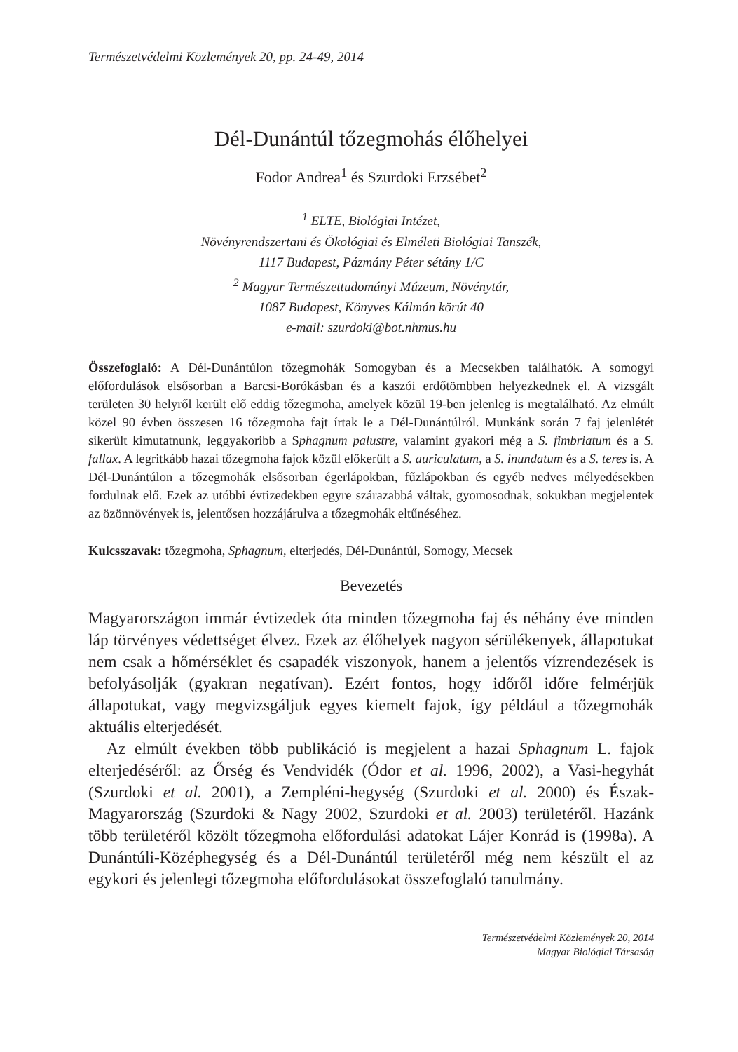Természetvédelmi Közlemények 20, pp. 24-49, 2014
Dél-Dunántúl tőzegmohás élőhelyei
Fodor Andrea<sup>1</sup> és Szurdoki Erzsébet<sup>2</sup>
<sup>1</sup> ELTE, Biológiai Intézet,
Növényrendszertani és Ökológiai és Elméleti Biológiai Tanszék,
1117 Budapest, Pázmány Péter sétány 1/C
<sup>2</sup> Magyar Természettudományi Múzeum, Növénytár,
1087 Budapest, Könyves Kálmán körút 40
e-mail: szurdoki@bot.nhmus.hu
Összefoglaló: A Dél-Dunántúlon tőzegmohák Somogyban és a Mecsekben találhatók. A somogyi előfordulások elsősorban a Barcsi-Borókásban és a kaszói erdőtömbben helyezkednek el. A vizsgált területen 30 helyről került elő eddig tőzegmoha, amelyek közül 19-ben jelenleg is megtalálható. Az elmúlt közel 90 évben összesen 16 tőzegmoha fajt írtak le a Dél-Dunántúlról. Munkánk során 7 faj jelenlétét sikerült kimutatnunk, leggyakoribb a Sphagnum palustre, valamint gyakori még a S. fimbriatum és a S. fallax. A legritkább hazai tőzegmoha fajok közül előkerült a S. auriculatum, a S. inundatum és a S. teres is. A Dél-Dunántúlon a tőzegmohák elsősorban égerlápokban, fűzlápokban és egyéb nedves mélyedésekben fordulnak elő. Ezek az utóbbi évtizedekben egyre szárazabbá váltak, gyomosodnak, sokukban megjelentek az özönnövények is, jelentősen hozzájárulva a tőzegmohák eltűnéséhez.
Kulcsszavak: tőzegmoha, Sphagnum, elterjedés, Dél-Dunántúl, Somogy, Mecsek
Bevezetés
Magyarországon immár évtizedek óta minden tőzegmoha faj és néhány éve minden láp törvényes védettséget élvez. Ezek az élőhelyek nagyon sérülékenyek, állapotukat nem csak a hőmérséklet és csapadék viszonyok, hanem a jelentős vízrendezések is befolyásolják (gyakran negatívan). Ezért fontos, hogy időről időre felmérjük állapotukat, vagy megvizsgáljuk egyes kiemelt fajok, így például a tőzegmohák aktuális elterjedését.
Az elmúlt években több publikáció is megjelent a hazai Sphagnum L. fajok elterjedéséről: az Őrség és Vendvidék (Ódor et al. 1996, 2002), a Vasi-hegyhát (Szurdoki et al. 2001), a Zempléni-hegység (Szurdoki et al. 2000) és Észak-Magyarország (Szurdoki & Nagy 2002, Szurdoki et al. 2003) területéről. Hazánk több területéről közölt tőzegmoha előfordulási adatokat Lájer Konrád is (1998a). A Dunántúli-Középhegység és a Dél-Dunántúl területéről még nem készült el az egykori és jelenlegi tőzegmoha előfordulásokat összefoglaló tanulmány.
Természetvédelmi Közlemények 20, 2014
Magyar Biológiai Társaság